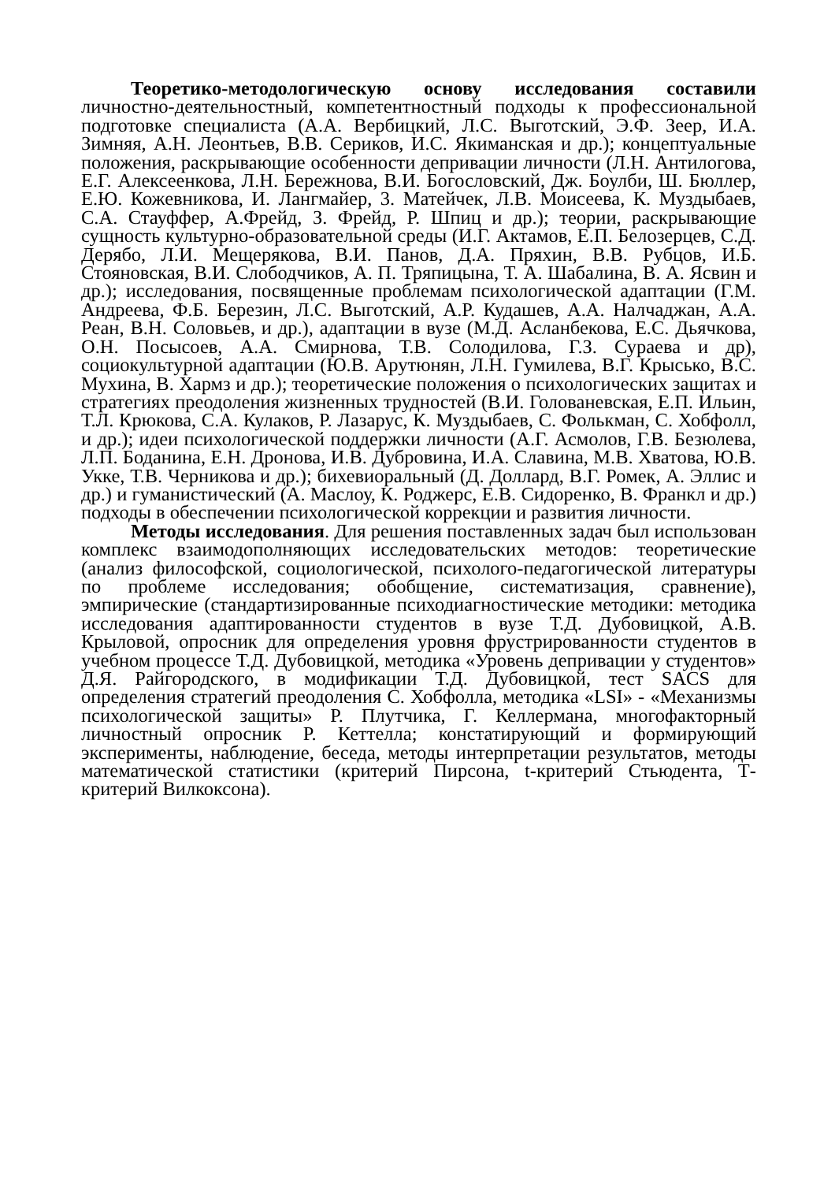Теоретико-методологическую основу исследования составили личностно-деятельностный, компетентностный подходы к профессиональной подготовке специалиста (А.А. Вербицкий, Л.С. Выготский, Э.Ф. Зеер, И.А. Зимняя, А.Н. Леонтьев, В.В. Сериков, И.С. Якиманская и др.); концептуальные положения, раскрывающие особенности депривации личности (Л.Н. Антилогова, Е.Г. Алексеенкова, Л.Н. Бережнова, В.И. Богословский, Дж. Боулби, Ш. Бюллер, Е.Ю. Кожевникова, И. Лангмайер, 3. Матейчек, Л.В. Моисеева, К. Муздыбаев, С.А. Стауффер, А.Фрейд, З. Фрейд, Р. Шпиц и др.); теории, раскрывающие сущность культурно-образовательной среды (И.Г. Актамов, Е.П. Белозерцев, С.Д. Дерябо, Л.И. Мещерякова, В.И. Панов, Д.А. Пряхин, В.В. Рубцов, И.Б. Стояновская, В.И. Слободчиков, А. П. Тряпицына, Т. А. Шабалина, В. А. Ясвин и др.); исследования, посвященные проблемам психологической адаптации (Г.М. Андреева, Ф.Б. Березин, Л.С. Выготский, А.Р. Кудашев, А.А. Налчаджан, А.А. Реан, В.Н. Соловьев, и др.), адаптации в вузе (М.Д. Асланбекова, Е.С. Дьячкова, О.Н. Посысоев, А.А. Смирнова, Т.В. Солодилова, Г.З. Сураева и др), социокультурной адаптации (Ю.В. Арутюнян, Л.Н. Гумилева, В.Г. Крысько, В.С. Мухина, В. Хармз и др.); теоретические положения о психологических защитах и стратегиях преодоления жизненных трудностей (В.И. Голованевская, Е.П. Ильин, Т.Л. Крюкова, С.А. Кулаков, Р. Лазарус, К. Муздыбаев, С. Фолькман, С. Хобфолл, и др.); идеи психологической поддержки личности (А.Г. Асмолов, Г.В. Безюлева, Л.П. Боданина, Е.Н. Дронова, И.В. Дубровина, И.А. Славина, М.В. Хватова, Ю.В. Укке, Т.В. Черникова и др.); бихевиоральный (Д. Доллард, В.Г. Ромек, А. Эллис и др.) и гуманистический (А. Маслоу, К. Роджерс, Е.В. Сидоренко, В. Франкл и др.) подходы в обеспечении психологической коррекции и развития личности.
Методы исследования. Для решения поставленных задач был использован комплекс взаимодополняющих исследовательских методов: теоретические (анализ философской, социологической, психолого-педагогической литературы по проблеме исследования; обобщение, систематизация, сравнение), эмпирические (стандартизированные психодиагностические методики: методика исследования адаптированности студентов в вузе Т.Д. Дубовицкой, А.В. Крыловой, опросник для определения уровня фрустрированности студентов в учебном процессе Т.Д. Дубовицкой, методика «Уровень депривации у студентов» Д.Я. Райгородского, в модификации Т.Д. Дубовицкой, тест SACS для определения стратегий преодоления С. Хобфолла, методика «LSI» - «Механизмы психологической защиты» Р. Плутчика, Г. Келлермана, многофакторный личностный опросник Р. Кеттелла; констатирующий и формирующий эксперименты, наблюдение, беседа, методы интерпретации результатов, методы математической статистики (критерий Пирсона, t-критерий Стьюдента, Т-критерий Вилкоксона).